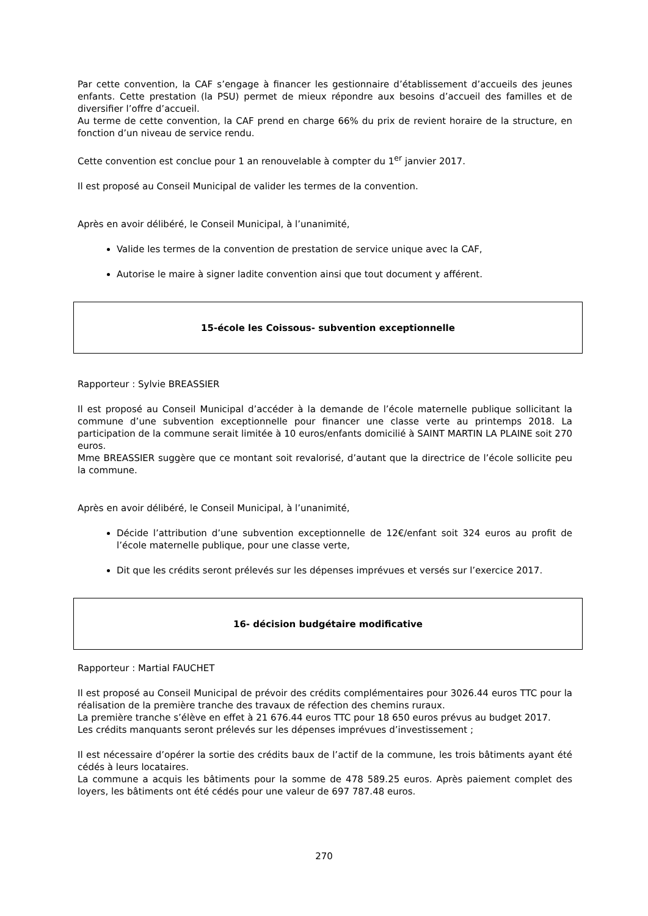Par cette convention, la CAF s’engage à financer les gestionnaire d’établissement d’accueils des jeunes enfants. Cette prestation (la PSU) permet de mieux répondre aux besoins d’accueil des familles et de diversifier l’offre d’accueil.
Au terme de cette convention, la CAF prend en charge 66% du prix de revient horaire de la structure, en fonction d’un niveau de service rendu.
Cette convention est conclue pour 1 an renouvelable à compter du 1<sup>er</sup> janvier 2017.
Il est proposé au Conseil Municipal de valider les termes de la convention.
Après en avoir délibéré, le Conseil Municipal, à l’unanimité,
Valide les termes de la convention de prestation de service unique avec la CAF,
Autorise le maire à signer ladite convention ainsi que tout document y afférent.
15-école les Coissous- subvention exceptionnelle
Rapporteur : Sylvie BREASSIER
Il est proposé au Conseil Municipal d’accéder à la demande de l’école maternelle publique sollicitant la commune d’une subvention exceptionnelle pour financer une classe verte au printemps 2018. La participation de la commune serait limitée à 10 euros/enfants domicilié à SAINT MARTIN LA PLAINE soit 270 euros.
Mme BREASSIER suggère que ce montant soit revalorisé, d’autant que la directrice de l’école sollicite peu la commune.
Après en avoir délibéré, le Conseil Municipal, à l’unanimité,
Décide l’attribution d’une subvention exceptionnelle de 12€/enfant soit 324 euros au profit de l’école maternelle publique, pour une classe verte,
Dit que les crédits seront prélevés sur les dépenses imprévues et versés sur l’exercice 2017.
16- décision budgétaire modificative
Rapporteur : Martial FAUCHET
Il est proposé au Conseil Municipal de prévoir des crédits complémentaires pour 3026.44 euros TTC pour la réalisation de la première tranche des travaux de réfection des chemins ruraux.
La première tranche s’élève en effet à 21 676.44 euros TTC pour 18 650 euros prévus au budget 2017.
Les crédits manquants seront prélevés sur les dépenses imprévues d’investissement ;
Il est nécessaire d’opérer la sortie des crédits baux de l’actif de la commune, les trois bâtiments ayant été cédés à leurs locataires.
La commune a acquis les bâtiments pour la somme de 478 589.25 euros. Après paiement complet des loyers, les bâtiments ont été cédés pour une valeur de 697 787.48 euros.
270